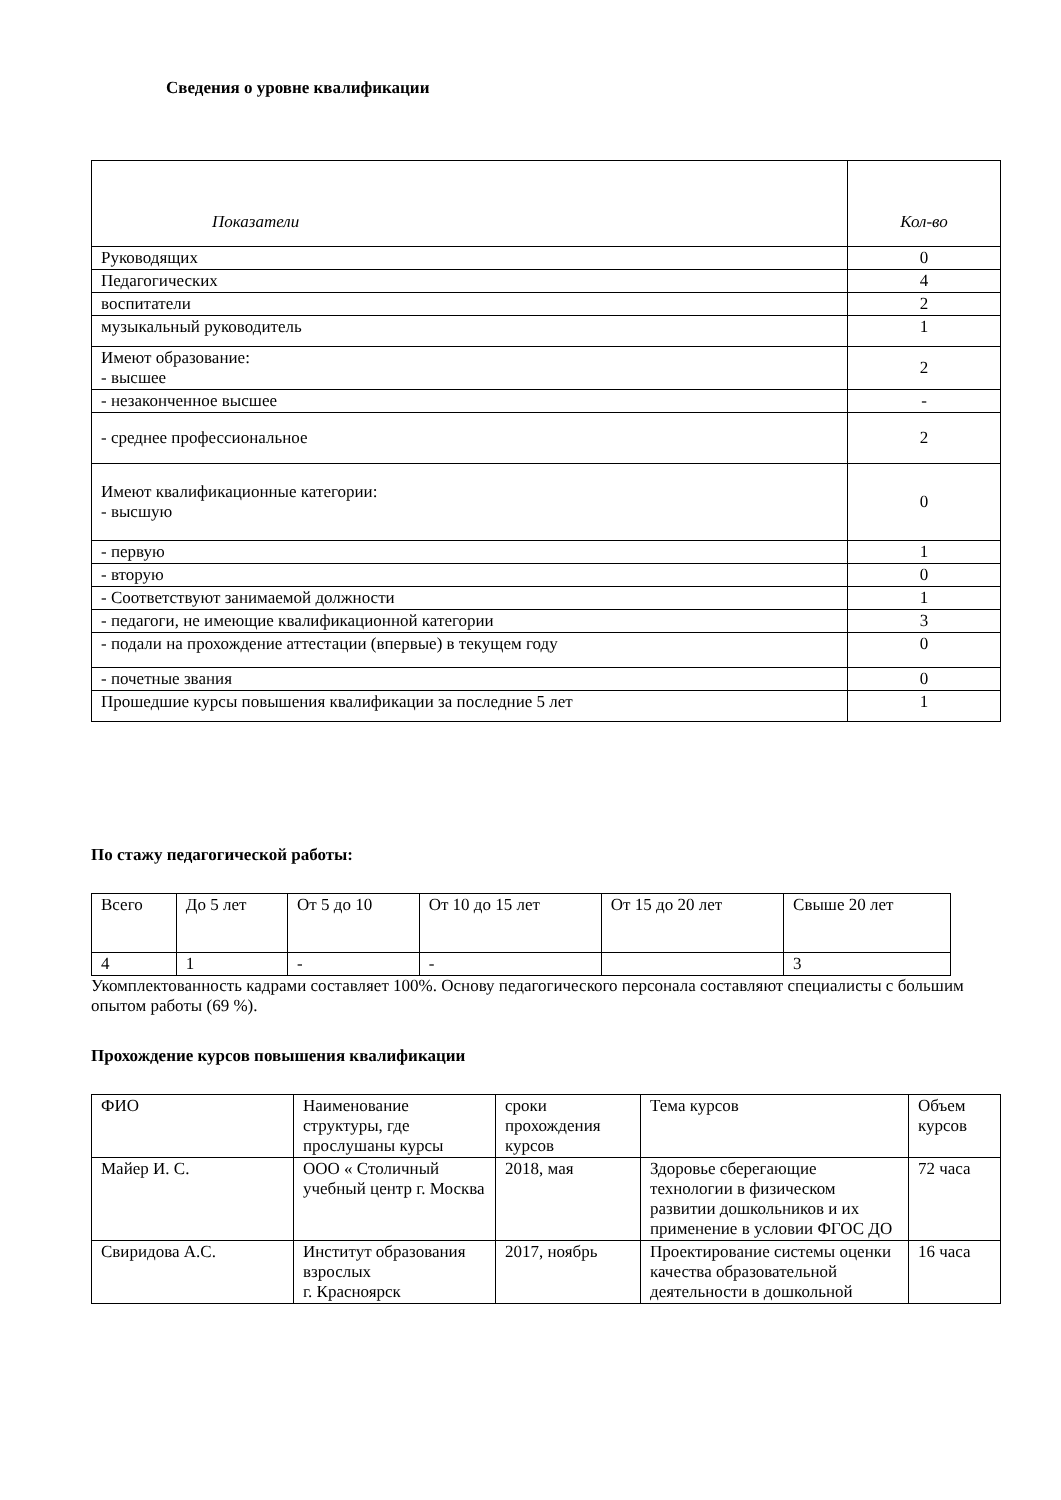Сведения о уровне квалификации
| Показатели | Кол-во |
| --- | --- |
| Руководящих | 0 |
| Педагогических | 4 |
| воспитатели | 2 |
| музыкальный руководитель | 1 |
| Имеют образование: - высшее | 2 |
| - незаконченное высшее | - |
| - среднее профессиональное | 2 |
| Имеют квалификационные категории: - высшую | 0 |
| - первую | 1 |
| - вторую | 0 |
| - Соответствуют занимаемой должности | 1 |
| - педагоги, не имеющие квалификационной категории | 3 |
| - подали на прохождение аттестации (впервые) в текущем году | 0 |
| - почетные звания | 0 |
| Прошедшие курсы повышения квалификации за последние 5 лет | 1 |
По стажу педагогической работы:
| Всего | До 5 лет | От 5 до 10 | От 10 до 15 лет | От 15 до 20 лет | Свыше 20 лет |
| 4 | 1 | - | - | | 3 |
Укомплектованность кадрами составляет 100%. Основу педагогического персонала составляют специалисты с большим опытом работы (69 %).
Прохождение курсов повышения квалификации
| ФИО | Наименование структуры, где прослушаны курсы | сроки прохождения курсов | Тема курсов | Объем курсов |
| Майер И. С. | ООО « Столичный учебный центр г. Москва | 2018, мая | Здоровье сберегающие технологии в физическом развитии дошкольников и их применение в условии ФГОС ДО | 72 часа |
| Свиридова А.С. | Институт образования взрослых г. Красноярск | 2017, ноябрь | Проектирование системы оценки качества образовательной деятельности в дошкольной | 16 часа |